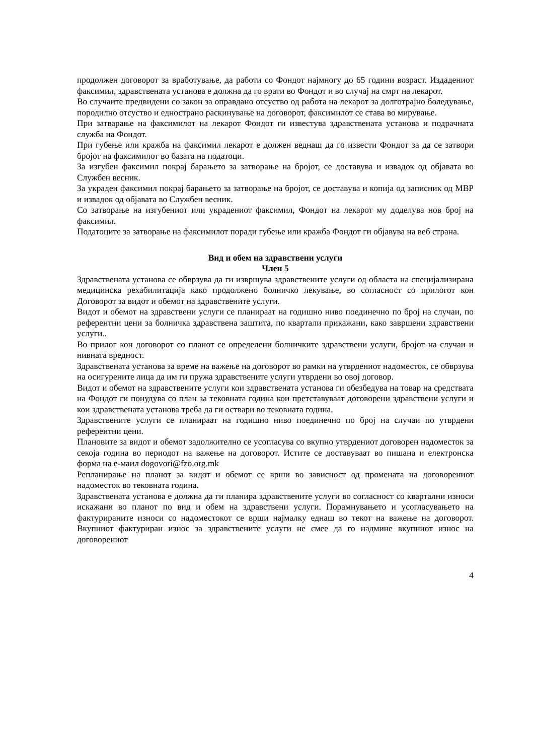продолжен договорот за вработување, да работи со Фондот најмногу до 65 години возраст. Издадениот факсимил, здравствената установа е должна да го врати во Фондот и во случај на смрт на лекарот.
Во случаите предвидени со закон за оправдано отсуство од работа на лекарот за долготрајно боледување, породилно отсуство и еднострано раскинување на договорот, факсимилот се става во мирување.
При затварање на факсимилот на лекарот Фондот ги известува здравствената установа и подрачната служба на Фондот.
При губење или кражба на факсимил лекарот е должен веднаш да го извести Фондот за да се затвори бројот на факсимилот во базата на податоци.
За изгубен факсимил покрај барањето за затворање на бројот, се доставува и извадок од објавата во Службен весник.
За украден факсимил покрај барањето за затворање на бројот, се доставува и копија од записник од МВР и извадок од објавата во Службен весник.
Со затворање на изгубениот или украдениот факсимил, Фондот на лекарот му доделува нов број на факсимил.
Податоците за затворање на факсимилот поради губење или кражба Фондот ги објавува на веб страна.
Вид и обем на здравствени услуги
Член 5
Здравствената установа се обврзува да ги извршува здравствените услуги од областа на специјализирана медицинска рехабилитација како продолжено болничко лекување, во согласност со прилогот кон Договорот за видот и обемот на здравствените услуги.
Видот и обемот на здравствени услуги се планираат на годишно ниво поединечно по број на случаи, по референтни цени за болничка здравствена заштита, по квартали прикажани, како завршени здравствени услуги..
Во прилог кон договорот со планот се определени болничките здравствени услуги, бројот на случаи и нивната вредност.
Здравствената установа за време на важење на договорот во рамки на утврдениот надоместок, се обврзува на осигурените лица да им ги пружа здравствените услуги утврдени во овој договор.
Видот и обемот на здравствените услуги кои здравствената установа ги обезбедува на товар на средствата на Фондот ги понудува со план за тековната година кои претставуваат договорени здравствени услуги и кои здравствената установа треба да ги оствари во тековната година.
Здравствените услуги се планираат на годишно ниво поединечно по број на случаи по утврдени референтни цени.
Плановите за видот и обемот задолжително се усогласува со вкупно утврдениот договорен надоместок за секоја година во периодот на важење на договорот. Истите се доставуваат во пишана и електронска форма на е-маил dogovori@fzo.org.mk
Репланирање на планот за видот и обемот се врши во зависност од промената на договорениот надоместок во тековната година.
Здравствената установа е должна да ги планира здравствените услуги во согласност со квартални износи искажани во планот по вид и обем на здравствени услуги. Порамнувањето и усогласувањето на фактурираните износи со надоместокот се врши најмалку еднаш во текот на важење на договорот. Вкупниот фактуриран износ за здравствените услуги не смее да го надмине вкупниот износ на договорениот
4